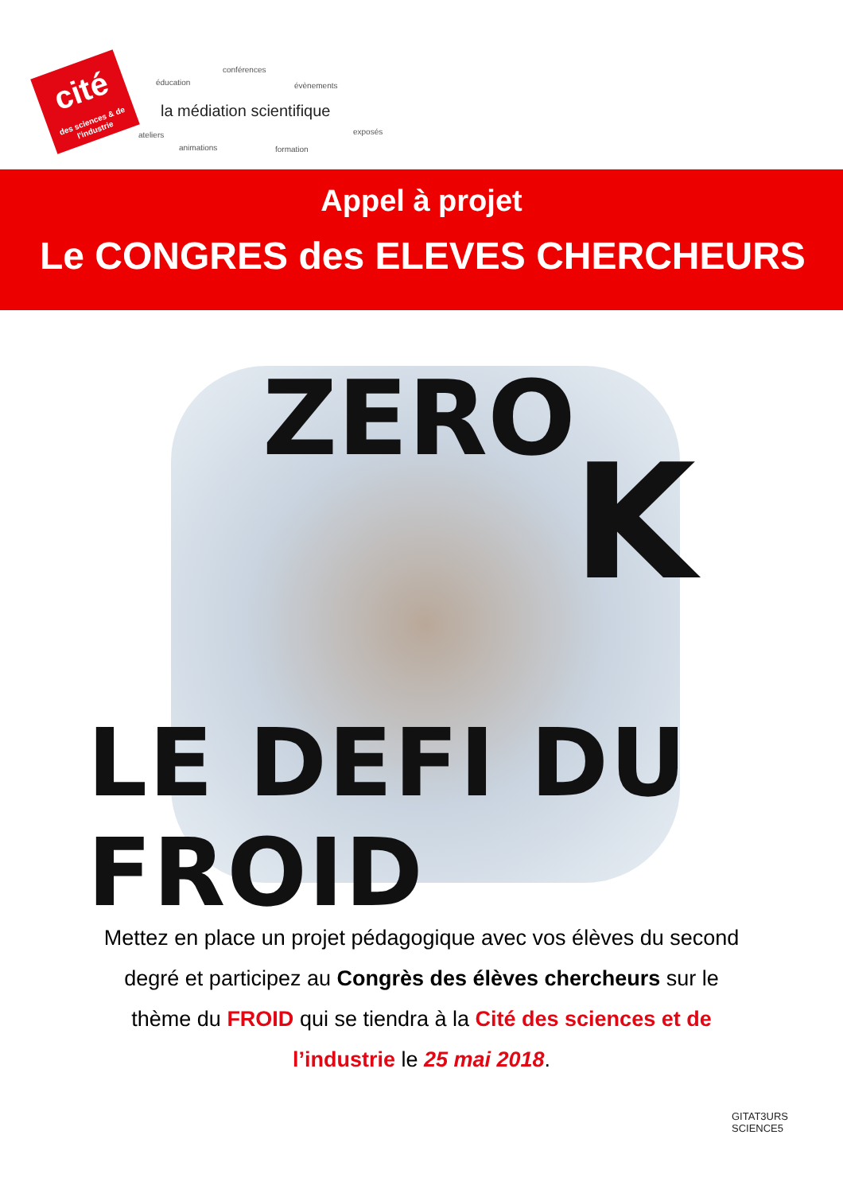cité
des sciences & de l'industrie
conférences
éducation évènements
la médiation scientifique
exposés ateliers
animations formation
Appel à projet
Le CONGRES des ELEVES CHERCHEURS
ZERO
K
LE DEFI DU FROID
Mettez en place un projet pédagogique avec vos élèves du second degré et participez au Congrès des élèves chercheurs sur le thème du FROID qui se tiendra à la Cité des sciences et de l’industrie le 25 mai 2018.
GITAT3URS
SCIENCE5